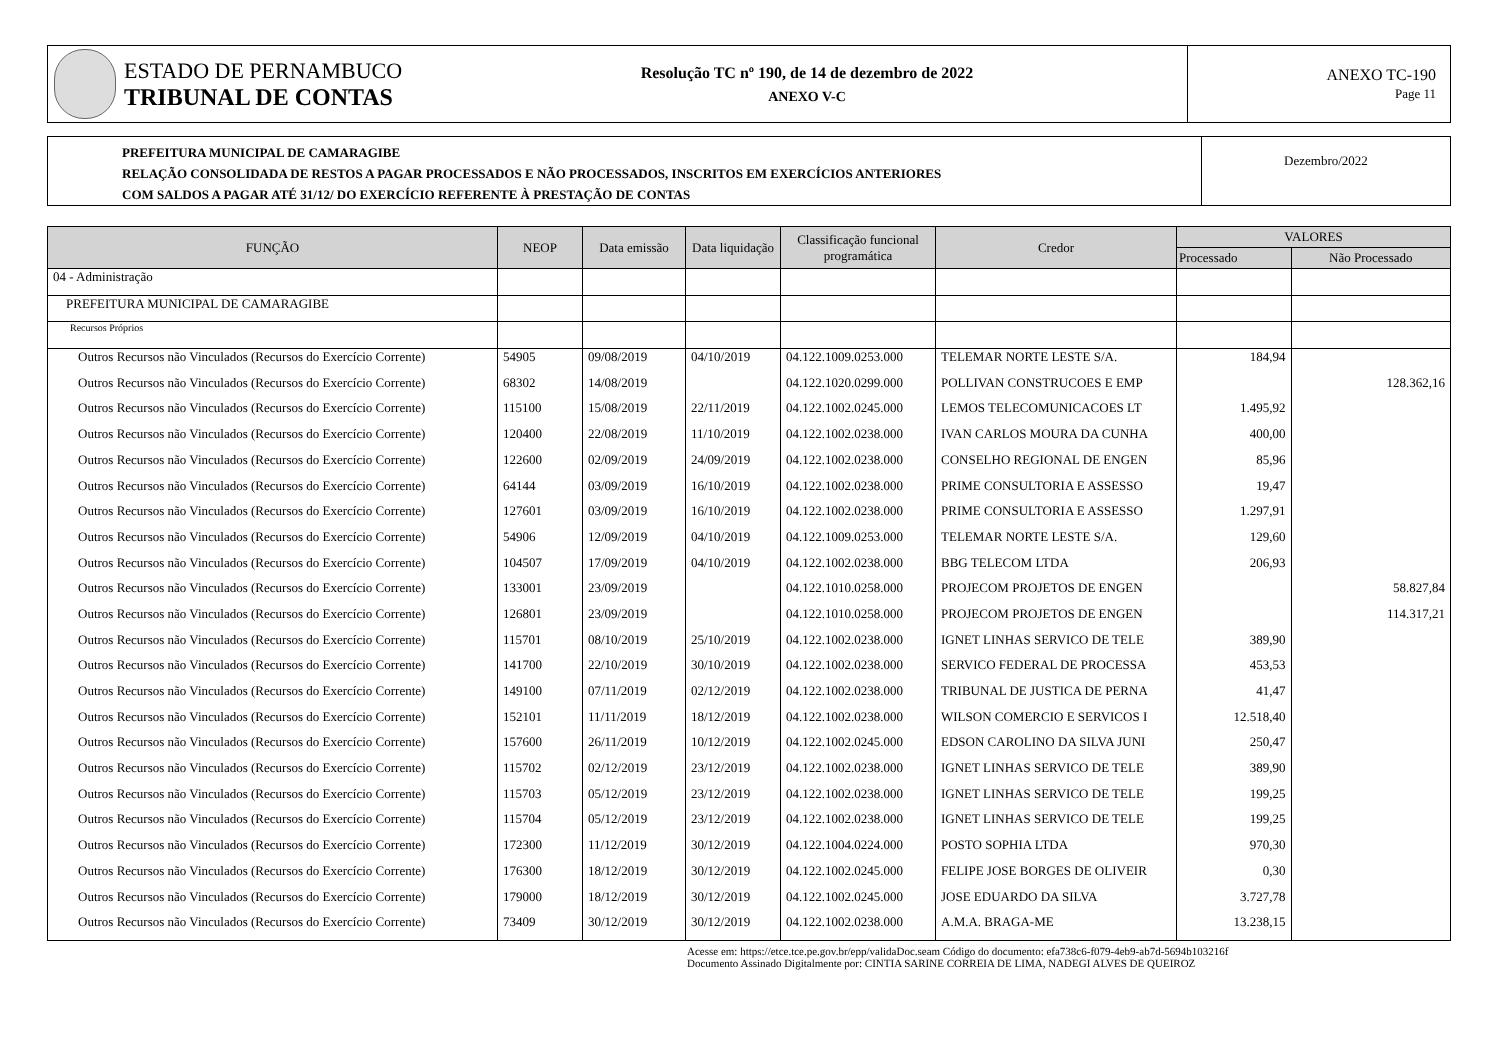ESTADO DE PERNAMBUCO
TRIBUNAL DE CONTAS
Resolução TC nº 190, de 14 de dezembro de 2022
ANEXO V-C
ANEXO TC-190
Page 11
PREFEITURA MUNICIPAL DE CAMARAGIBE
RELAÇÃO CONSOLIDADA DE RESTOS A PAGAR PROCESSADOS E NÃO PROCESSADOS, INSCRITOS EM EXERCÍCIOS ANTERIORES
COM SALDOS A PAGAR ATÉ 31/12/ DO EXERCÍCIO REFERENTE À PRESTAÇÃO DE CONTAS
Dezembro/2022
| FUNÇÃO | NEOP | Data emissão | Data liquidação | Classificação funcional programática | Credor | VALORES | |
| --- | --- | --- | --- | --- | --- | --- | --- |
| | | | | | | Processado | Não Processado |
| 04 - Administração | | | | | | | |
| PREFEITURA MUNICIPAL DE CAMARAGIBE | | | | | | | |
| Recursos Próprios | | | | | | | |
| Outros Recursos não Vinculados (Recursos do Exercício Corrente) | 54905 | 09/08/2019 | 04/10/2019 | 04.122.1009.0253.000 | TELEMAR NORTE LESTE S/A. | 184,94 | |
| Outros Recursos não Vinculados (Recursos do Exercício Corrente) | 68302 | 14/08/2019 | | 04.122.1020.0299.000 | POLLIVAN CONSTRUCOES E EMP | | 128.362,16 |
| Outros Recursos não Vinculados (Recursos do Exercício Corrente) | 115100 | 15/08/2019 | 22/11/2019 | 04.122.1002.0245.000 | LEMOS TELECOMUNICACOES LT | 1.495,92 | |
| Outros Recursos não Vinculados (Recursos do Exercício Corrente) | 120400 | 22/08/2019 | 11/10/2019 | 04.122.1002.0238.000 | IVAN CARLOS MOURA DA CUNHA | 400,00 | |
| Outros Recursos não Vinculados (Recursos do Exercício Corrente) | 122600 | 02/09/2019 | 24/09/2019 | 04.122.1002.0238.000 | CONSELHO REGIONAL DE ENGEN | 85,96 | |
| Outros Recursos não Vinculados (Recursos do Exercício Corrente) | 64144 | 03/09/2019 | 16/10/2019 | 04.122.1002.0238.000 | PRIME CONSULTORIA E ASSESSO | 19,47 | |
| Outros Recursos não Vinculados (Recursos do Exercício Corrente) | 127601 | 03/09/2019 | 16/10/2019 | 04.122.1002.0238.000 | PRIME CONSULTORIA E ASSESSO | 1.297,91 | |
| Outros Recursos não Vinculados (Recursos do Exercício Corrente) | 54906 | 12/09/2019 | 04/10/2019 | 04.122.1009.0253.000 | TELEMAR NORTE LESTE S/A. | 129,60 | |
| Outros Recursos não Vinculados (Recursos do Exercício Corrente) | 104507 | 17/09/2019 | 04/10/2019 | 04.122.1002.0238.000 | BBG TELECOM LTDA | 206,93 | |
| Outros Recursos não Vinculados (Recursos do Exercício Corrente) | 133001 | 23/09/2019 | | 04.122.1010.0258.000 | PROJECOM PROJETOS DE ENGEN | | 58.827,84 |
| Outros Recursos não Vinculados (Recursos do Exercício Corrente) | 126801 | 23/09/2019 | | 04.122.1010.0258.000 | PROJECOM PROJETOS DE ENGEN | | 114.317,21 |
| Outros Recursos não Vinculados (Recursos do Exercício Corrente) | 115701 | 08/10/2019 | 25/10/2019 | 04.122.1002.0238.000 | IGNET LINHAS SERVICO DE TELE | 389,90 | |
| Outros Recursos não Vinculados (Recursos do Exercício Corrente) | 141700 | 22/10/2019 | 30/10/2019 | 04.122.1002.0238.000 | SERVICO FEDERAL DE PROCESSA | 453,53 | |
| Outros Recursos não Vinculados (Recursos do Exercício Corrente) | 149100 | 07/11/2019 | 02/12/2019 | 04.122.1002.0238.000 | TRIBUNAL DE JUSTICA DE PERNA | 41,47 | |
| Outros Recursos não Vinculados (Recursos do Exercício Corrente) | 152101 | 11/11/2019 | 18/12/2019 | 04.122.1002.0238.000 | WILSON COMERCIO E SERVICOS I | 12.518,40 | |
| Outros Recursos não Vinculados (Recursos do Exercício Corrente) | 157600 | 26/11/2019 | 10/12/2019 | 04.122.1002.0245.000 | EDSON CAROLINO DA SILVA JUNI | 250,47 | |
| Outros Recursos não Vinculados (Recursos do Exercício Corrente) | 115702 | 02/12/2019 | 23/12/2019 | 04.122.1002.0238.000 | IGNET LINHAS SERVICO DE TELE | 389,90 | |
| Outros Recursos não Vinculados (Recursos do Exercício Corrente) | 115703 | 05/12/2019 | 23/12/2019 | 04.122.1002.0238.000 | IGNET LINHAS SERVICO DE TELE | 199,25 | |
| Outros Recursos não Vinculados (Recursos do Exercício Corrente) | 115704 | 05/12/2019 | 23/12/2019 | 04.122.1002.0238.000 | IGNET LINHAS SERVICO DE TELE | 199,25 | |
| Outros Recursos não Vinculados (Recursos do Exercício Corrente) | 172300 | 11/12/2019 | 30/12/2019 | 04.122.1004.0224.000 | POSTO SOPHIA LTDA | 970,30 | |
| Outros Recursos não Vinculados (Recursos do Exercício Corrente) | 176300 | 18/12/2019 | 30/12/2019 | 04.122.1002.0245.000 | FELIPE JOSE BORGES DE OLIVEIR | 0,30 | |
| Outros Recursos não Vinculados (Recursos do Exercício Corrente) | 179000 | 18/12/2019 | 30/12/2019 | 04.122.1002.0245.000 | JOSE EDUARDO DA SILVA | 3.727,78 | |
| Outros Recursos não Vinculados (Recursos do Exercício Corrente) | 73409 | 30/12/2019 | 30/12/2019 | 04.122.1002.0238.000 | A.M.A. BRAGA-ME | 13.238,15 | |
Acesse em: https://etce.tce.pe.gov.br/epp/validaDoc.seam Código do documento: efa738c6-f079-4eb9-ab7d-5694b103216f
Documento Assinado Digitalmente por: CINTIA SARINE CORREIA DE LIMA, NADEGI ALVES DE QUEIROZ